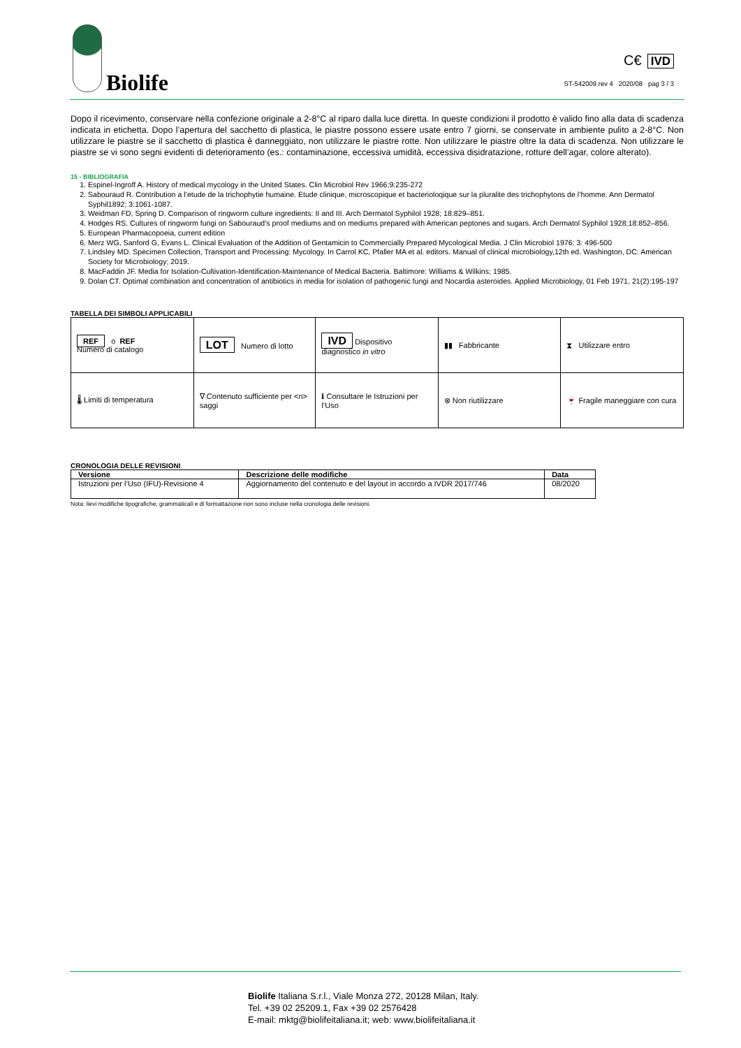Biolife
C€ IVD
ST-542009 rev 4 2020/08 pag 3 / 3
Dopo il ricevimento, conservare nella confezione originale a 2-8°C al riparo dalla luce diretta. In queste condizioni il prodotto è valido fino alla data di scadenza indicata in etichetta. Dopo l’apertura del sacchetto di plastica, le piastre possono essere usate entro 7 giorni, se conservate in ambiente pulito a 2-8°C. Non utilizzare le piastre se il sacchetto di plastica è danneggiato, non utilizzare le piastre rotte. Non utilizzare le piastre oltre la data di scadenza. Non utilizzare le piastre se vi sono segni evidenti di deterioramento (es.: contaminazione, eccessiva umidità, eccessiva disidratazione, rotture dell’agar, colore alterato).
15 - BIBLIOGRAFIA
1. Espinel-Ingroff A. History of medical mycology in the United States. Clin Microbiol Rev 1966;9:235-272
2. Sabouraud R. Contribution a l’etude de la trichophytie humaine. Etude clinique, microscopique et bacterioloqique sur la pluralite des trichophytons de l’homme. Ann Dermatol Syphil1892; 3:1061-1087.
3. Weidman FD, Spring D. Comparison of ringworm culture ingredients: II and III. Arch Dermatol Syphilol 1928; 18:829–851.
4. Hodges RS. Cultures of ringworm fungi on Sabouraud’s proof mediums and on mediums prepared with American peptones and sugars. Arch Dermatol Syphilol 1928;18:852–856.
5. European Pharmacopoeia, current edition
6. Merz WG, Sanford G, Evans L. Clinical Evaluation of the Addition of Gentamicin to Commercially Prepared Mycological Media. J Clin Microbiol 1976; 3: 496-500
7. Lindsley MD. Specimen Collection, Transport and Processing: Mycology. In Carrol KC, Pfaller MA et al. editors. Manual of clinical microbiology,12th ed. Washington, DC: American Society for Microbiology; 2019.
8. MacFaddin JF. Media for Isolation-Cultivation-Identification-Maintenance of Medical Bacteria. Baltimore: Williams & Wilkins; 1985.
9. Dolan CT. Optimal combination and concentration of antibiotics in media for isolation of pathogenic fungi and Nocardia asteroides. Applied Microbiology, 01 Feb 1971, 21(2):195-197
TABELLA DEI SIMBOLI APPLICABILI
| REF o REF Numero di catalogo | LOT Numero di lotto | IVD Dispositivo diagnostico in vitro | ▮▮ Fabbricante | ⧗ Utilizzare entro |
| 🌡 Limiti di temperatura | ∇ Contenuto sufficiente per <n> saggi | ℹ Consultare le Istruzioni per l’Uso | ⊗ Non riutilizzare | 🍷 Fragile maneggiare con cura |
CRONOLOGIA DELLE REVISIONI
| Versione | Descrizione delle modifiche | Data |
| --- | --- | --- |
| Istruzioni per l’Uso (IFU)-Revisione 4 | Aggiornamento del contenuto e del layout in accordo a IVDR 2017/746 | 08/2020 |
Nota: lievi modifiche tipografiche, grammaticali e di formattazione non sono incluse nella cronologia delle revisioni.
Biolife Italiana S.r.l., Viale Monza 272, 20128 Milan, Italy.
Tel. +39 02 25209.1, Fax +39 02 2576428
E-mail: mktg@biolifeitaliana.it; web: www.biolifeitaliana.it